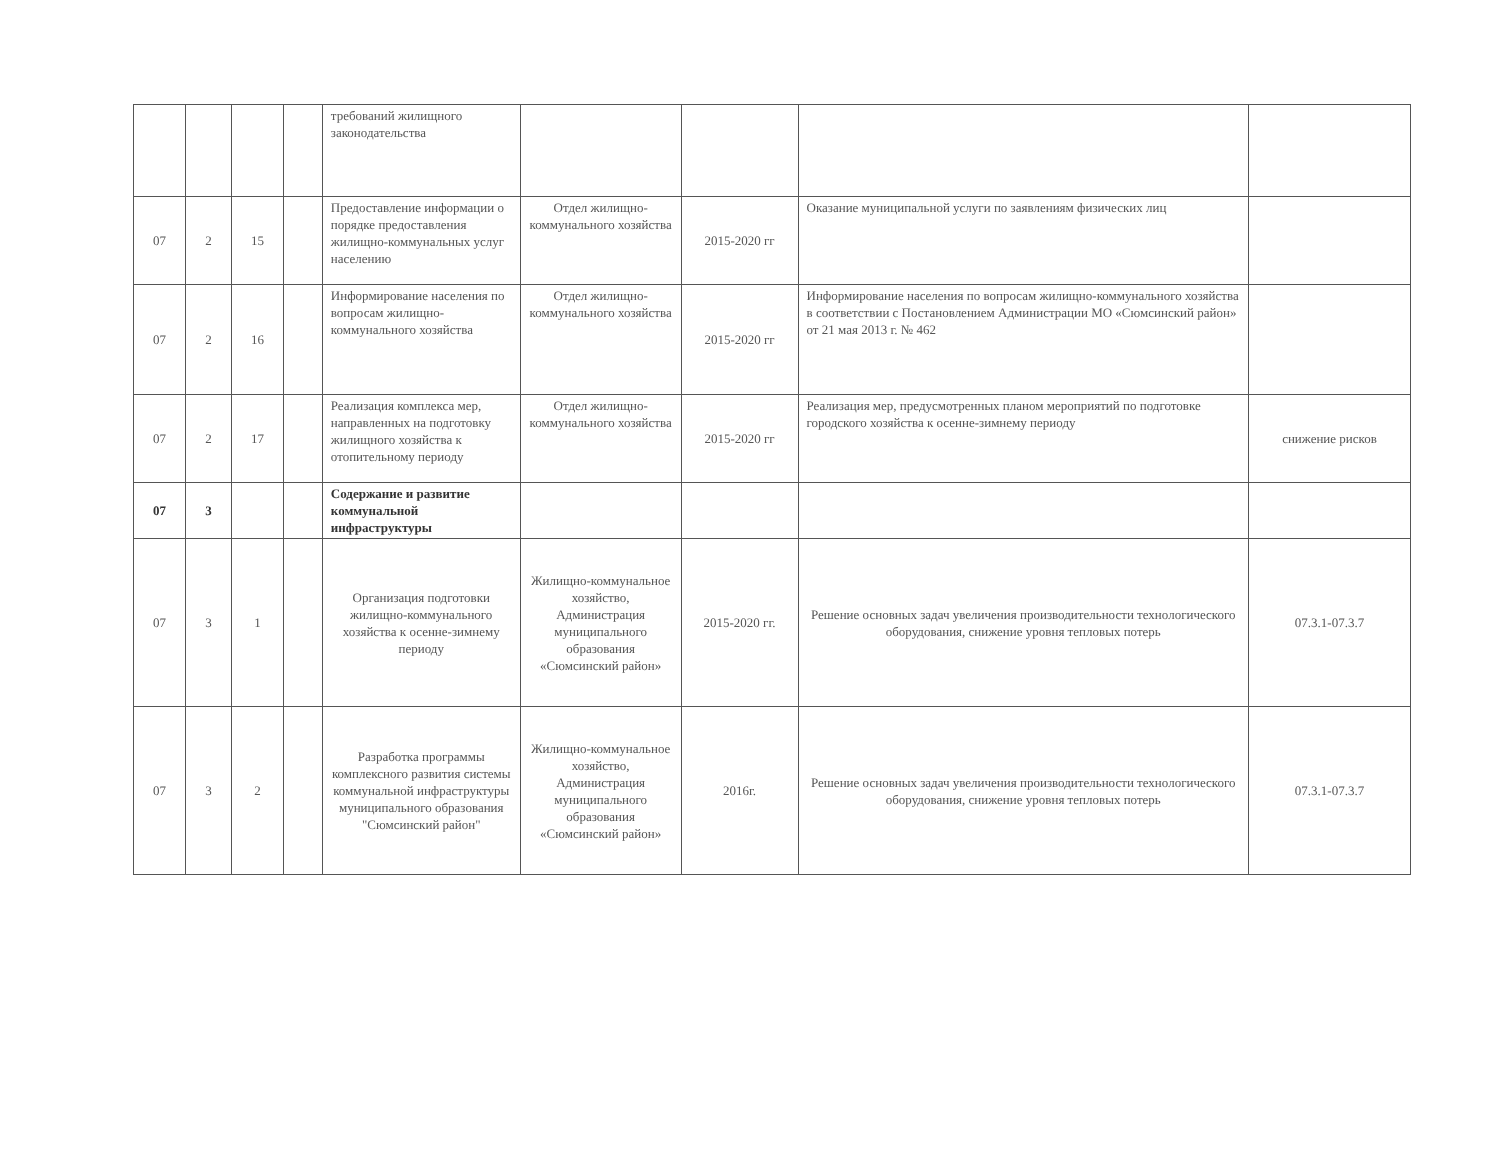| | | | | требований жилищного законодательства | | | | |
| 07 | 2 | 15 | | Предоставление информации о порядке предоставления жилищно-коммунальных услуг населению | Отдел жилищно-коммунального хозяйства | 2015-2020 гг | Оказание муниципальной услуги по заявлениям физических лиц | |
| 07 | 2 | 16 | | Информирование населения по вопросам жилищно-коммунального хозяйства | Отдел жилищно-коммунального хозяйства | 2015-2020 гг | Информирование населения по вопросам жилищно-коммунального хозяйства в соответствии с Постановлением Администрации МО «Сюмсинский район» от 21 мая 2013 г. № 462 | |
| 07 | 2 | 17 | | Реализация комплекса мер, направленных на подготовку жилищного хозяйства к отопительному периоду | Отдел жилищно-коммунального хозяйства | 2015-2020 гг | Реализация мер, предусмотренных планом мероприятий по подготовке городского хозяйства к осенне-зимнему периоду | снижение рисков |
| 07 | 3 | | | Содержание и развитие коммунальной инфраструктуры | | | | |
| 07 | 3 | 1 | | Организация подготовки жилищно-коммунального хозяйства к осенне-зимнему периоду | Жилищно-коммунальное хозяйство, Администрация муниципального образования «Сюмсинский район» | 2015-2020 гг. | Решение основных задач увеличения производительности технологического оборудования, снижение уровня тепловых потерь | 07.3.1-07.3.7 |
| 07 | 3 | 2 | | Разработка программы комплексного развития системы коммунальной инфраструктуры муниципального образования "Сюмсинский район" | Жилищно-коммунальное хозяйство, Администрация муниципального образования «Сюмсинский район» | 2016г. | Решение основных задач увеличения производительности технологического оборудования, снижение уровня тепловых потерь | 07.3.1-07.3.7 |